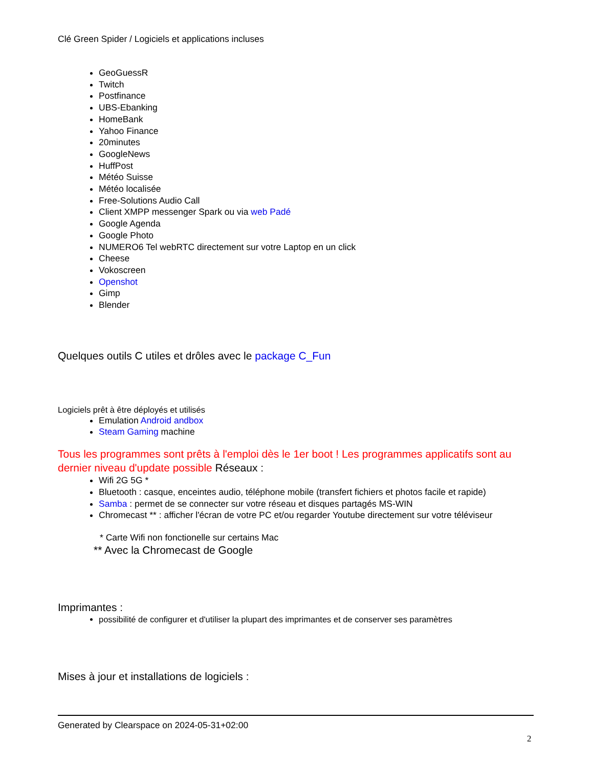Clé Green Spider / Logiciels et applications incluses
GeoGuessR
Twitch
Postfinance
UBS-Ebanking
HomeBank
Yahoo Finance
20minutes
GoogleNews
HuffPost
Météo Suisse
Météo localisée
Free-Solutions Audio Call
Client XMPP messenger Spark ou via web Padé
Google Agenda
Google Photo
NUMERO6 Tel webRTC directement sur votre Laptop en un click
Cheese
Vokoscreen
Openshot
Gimp
Blender
Quelques outils C utiles et drôles avec le package C_Fun
Logiciels prêt à être déployés et utilisés
Emulation Android andbox
Steam Gaming machine
Tous les programmes sont prêts à l'emploi dès le 1er boot ! Les programmes applicatifs sont au dernier niveau d'update possible Réseaux :
Wifi 2G 5G *
Bluetooth : casque, enceintes audio, téléphone mobile (transfert fichiers et photos facile et rapide)
Samba : permet de se connecter sur votre réseau et disques partagés MS-WIN
Chromecast ** : afficher l'écran de votre PC et/ou regarder Youtube directement sur votre téléviseur
* Carte Wifi non fonctionelle sur certains Mac
** Avec la Chromecast de Google
Imprimantes :
possibilité de configurer et d'utiliser la plupart des imprimantes et de conserver ses paramètres
Mises à jour et installations de logiciels :
Generated by Clearspace on 2024-05-31+02:00
2